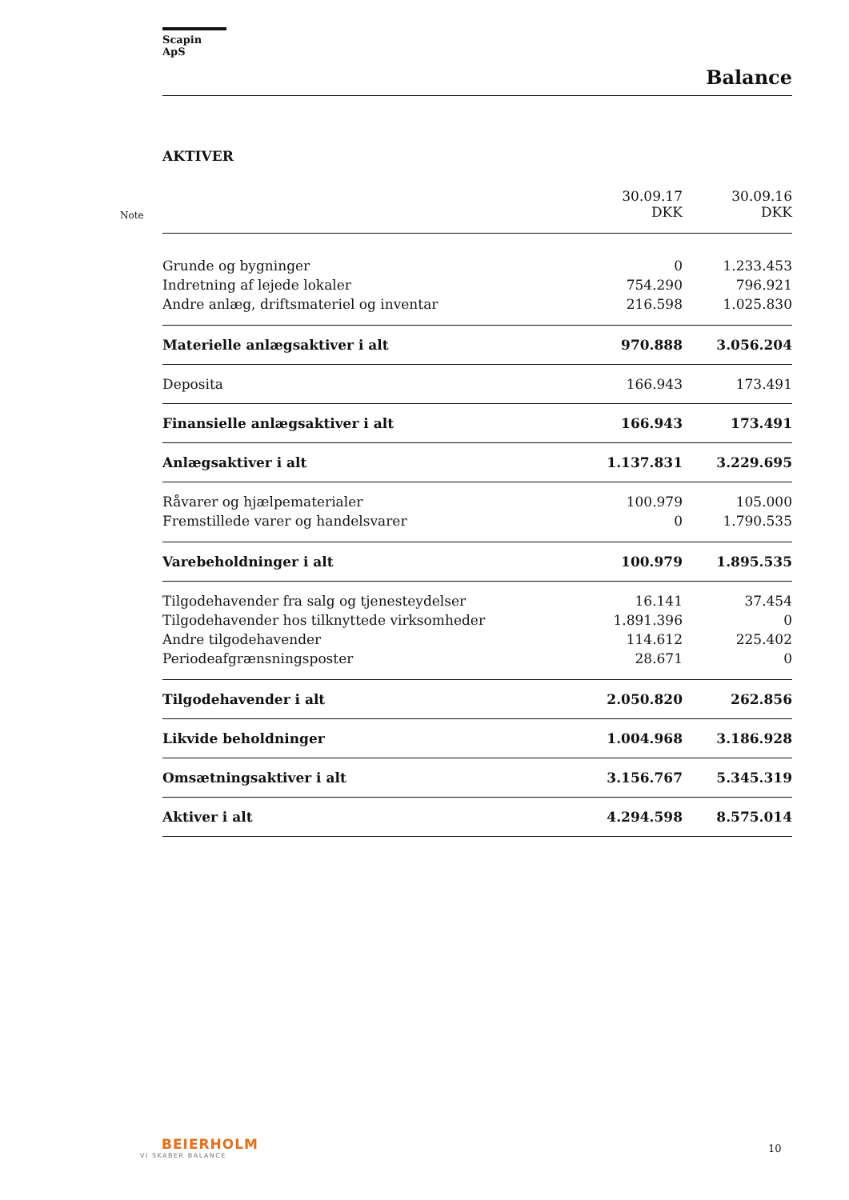Scapin ApS
Balance
AKTIVER
| Note | | 30.09.17 DKK | 30.09.16 DKK |
| | Grunde og bygninger | 0 | 1.233.453 |
| | Indretning af lejede lokaler | 754.290 | 796.921 |
| | Andre anlæg, driftsmateriel og inventar | 216.598 | 1.025.830 |
| | Materielle anlægsaktiver i alt | 970.888 | 3.056.204 |
| | Deposita | 166.943 | 173.491 |
| | Finansielle anlægsaktiver i alt | 166.943 | 173.491 |
| | Anlægsaktiver i alt | 1.137.831 | 3.229.695 |
| | Råvarer og hjælpematerialer | 100.979 | 105.000 |
| | Fremstillede varer og handelsvarer | 0 | 1.790.535 |
| | Varebeholdninger i alt | 100.979 | 1.895.535 |
| | Tilgodehavender fra salg og tjenesteydelser | 16.141 | 37.454 |
| | Tilgodehavender hos tilknyttede virksomheder | 1.891.396 | 0 |
| | Andre tilgodehavender | 114.612 | 225.402 |
| | Periodeafgrænsningsposter | 28.671 | 0 |
| | Tilgodehavender i alt | 2.050.820 | 262.856 |
| | Likvide beholdninger | 1.004.968 | 3.186.928 |
| | Omsætningsaktiver i alt | 3.156.767 | 5.345.319 |
| | Aktiver i alt | 4.294.598 | 8.575.014 |
BEIERHOLM
VI SKABER BALANCE
10